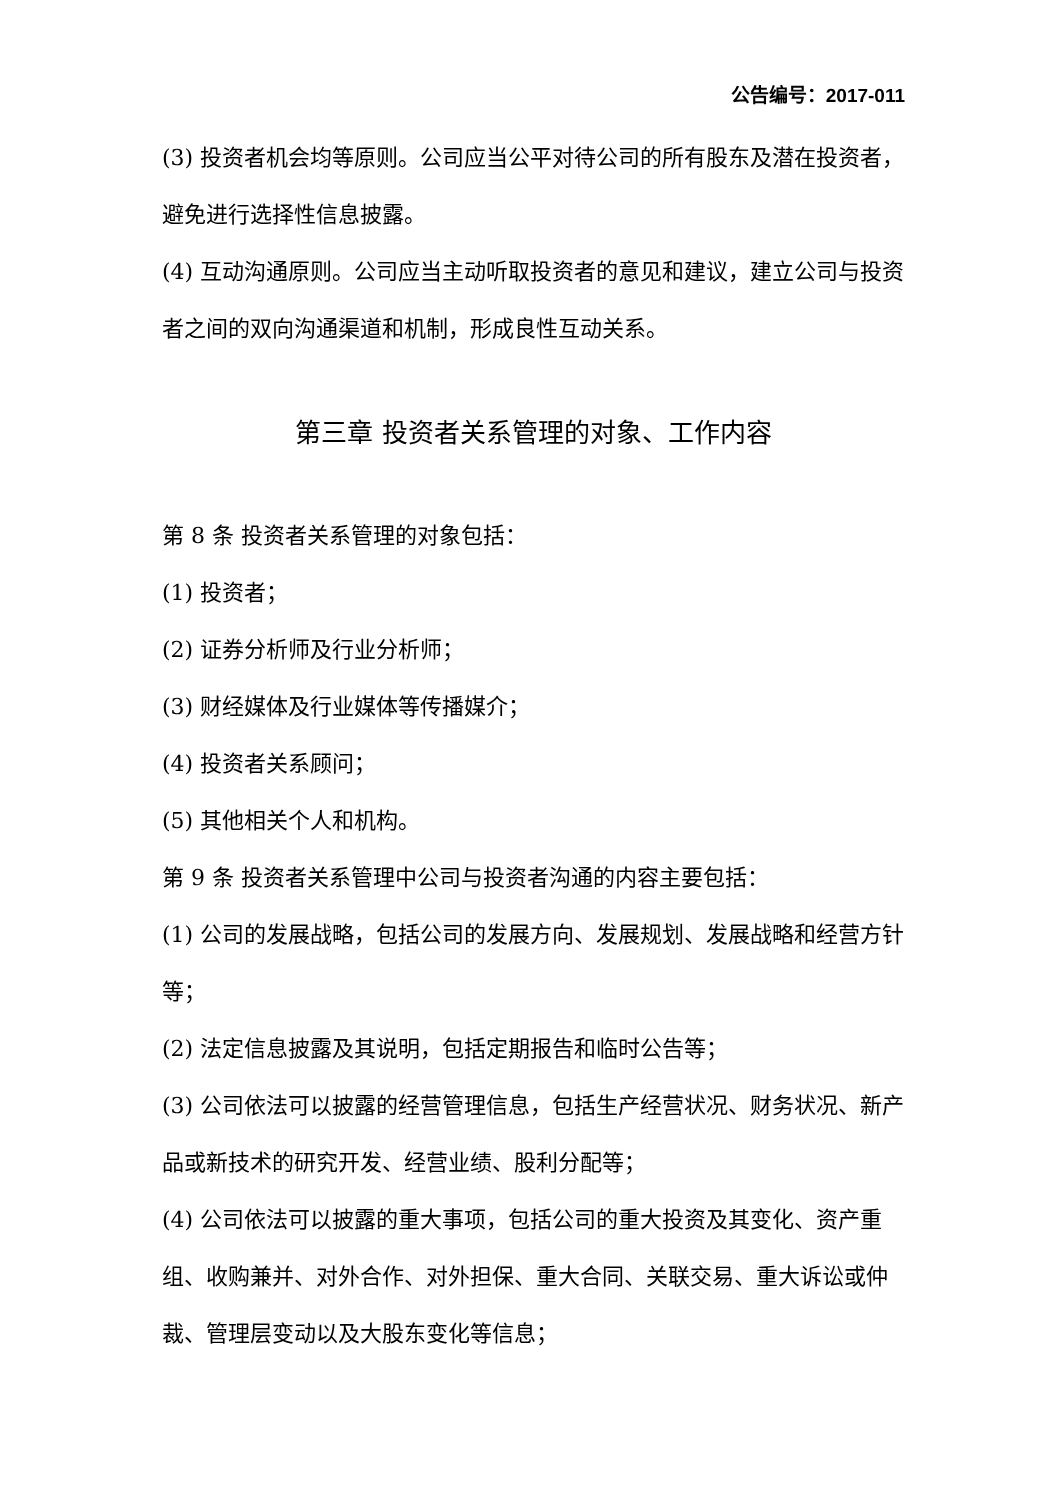公告编号：2017-011
(3) 投资者机会均等原则。公司应当公平对待公司的所有股东及潜在投资者，避免进行选择性信息披露。
(4) 互动沟通原则。公司应当主动听取投资者的意见和建议，建立公司与投资者之间的双向沟通渠道和机制，形成良性互动关系。
第三章 投资者关系管理的对象、工作内容
第 8 条 投资者关系管理的对象包括：
(1) 投资者；
(2) 证券分析师及行业分析师；
(3) 财经媒体及行业媒体等传播媒介；
(4) 投资者关系顾问；
(5) 其他相关个人和机构。
第 9 条 投资者关系管理中公司与投资者沟通的内容主要包括：
(1) 公司的发展战略，包括公司的发展方向、发展规划、发展战略和经营方针等；
(2) 法定信息披露及其说明，包括定期报告和临时公告等；
(3) 公司依法可以披露的经营管理信息，包括生产经营状况、财务状况、新产品或新技术的研究开发、经营业绩、股利分配等；
(4) 公司依法可以披露的重大事项，包括公司的重大投资及其变化、资产重组、收购兼并、对外合作、对外担保、重大合同、关联交易、重大诉讼或仲裁、管理层变动以及大股东变化等信息；